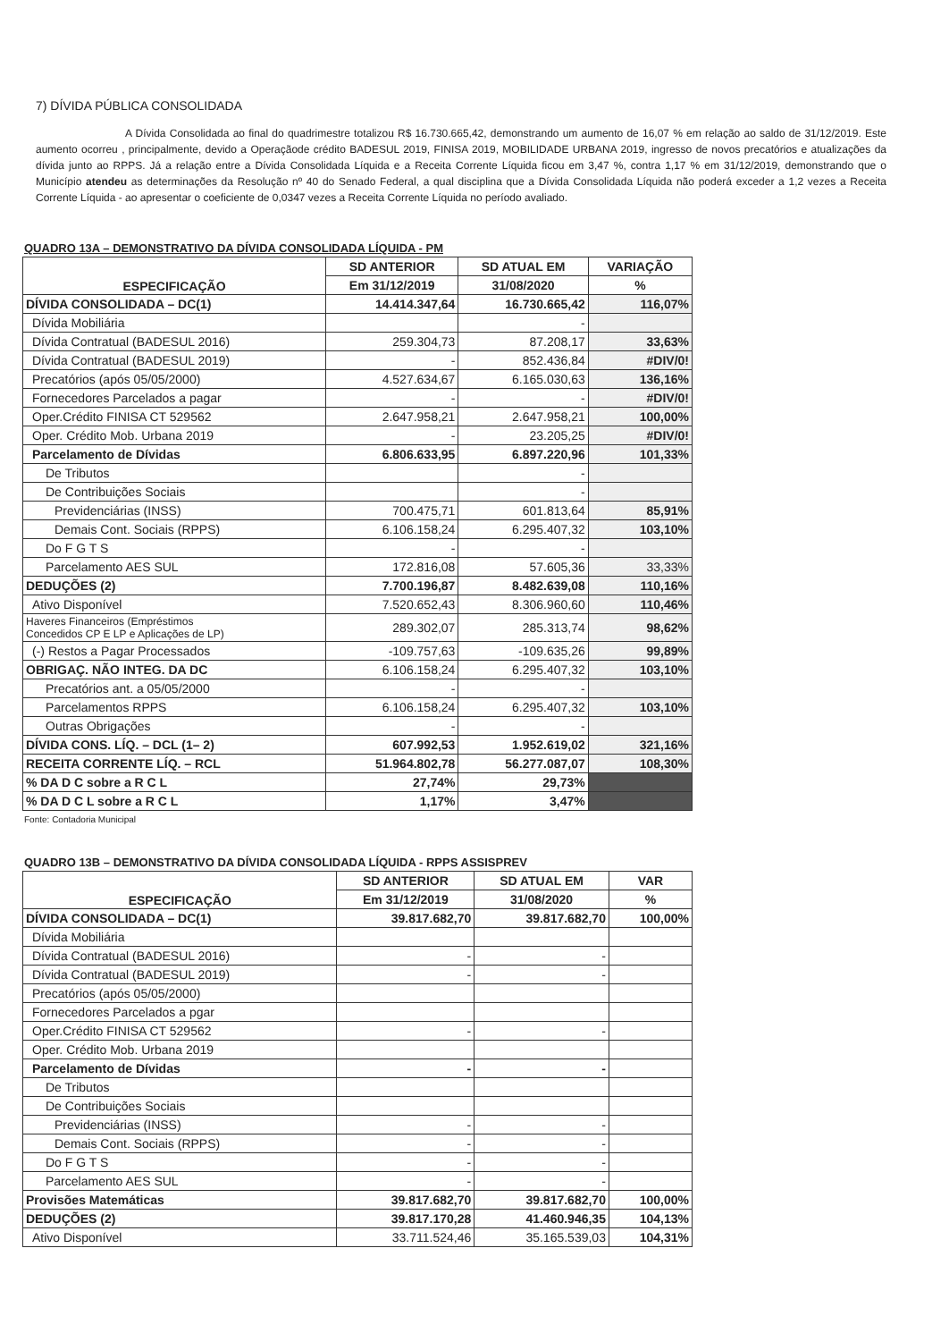7) DÍVIDA PÚBLICA CONSOLIDADA
A Dívida Consolidada ao final do quadrimestre totalizou R$ 16.730.665,42, demonstrando um aumento de 16,07 % em relação ao saldo de 31/12/2019. Este aumento ocorreu , principalmente, devido a Operaçãode crédito BADESUL 2019, FINISA 2019, MOBILIDADE URBANA 2019, ingresso de novos precatórios e atualizações da dívida junto ao RPPS. Já a relação entre a Dívida Consolidada Líquida e a Receita Corrente Líquida ficou em 3,47 %, contra 1,17 % em 31/12/2019, demonstrando que o Município atendeu as determinações da Resolução nº 40 do Senado Federal, a qual disciplina que a Dívida Consolidada Líquida não poderá exceder a 1,2 vezes a Receita Corrente Líquida - ao apresentar o coeficiente de 0,0347 vezes a Receita Corrente Líquida no período avaliado.
QUADRO 13A – DEMONSTRATIVO DA DÍVIDA CONSOLIDADA LÍQUIDA - PM
| ESPECIFICAÇÃO | SD ANTERIOR | SD ATUAL EM | VARIAÇÃO |
| --- | --- | --- | --- |
| | Em 31/12/2019 | 31/08/2020 | % |
| DÍVIDA CONSOLIDADA – DC(1) | 14.414.347,64 | 16.730.665,42 | 116,07% |
| Dívida Mobiliária | | - | |
| Dívida Contratual (BADESUL 2016) | 259.304,73 | 87.208,17 | 33,63% |
| Dívida Contratual (BADESUL 2019) | - | 852.436,84 | #DIV/0! |
| Precatórios (após 05/05/2000) | 4.527.634,67 | 6.165.030,63 | 136,16% |
| Fornecedores Parcelados a pagar | - | - | #DIV/0! |
| Oper.Crédito FINISA CT 529562 | 2.647.958,21 | 2.647.958,21 | 100,00% |
| Oper. Crédito Mob. Urbana 2019 | - | 23.205,25 | #DIV/0! |
| Parcelamento de Dívidas | 6.806.633,95 | 6.897.220,96 | 101,33% |
| De Tributos | | - | |
| De Contribuições Sociais | | - | |
| Previdenciárias (INSS) | 700.475,71 | 601.813,64 | 85,91% |
| Demais Cont. Sociais (RPPS) | 6.106.158,24 | 6.295.407,32 | 103,10% |
| Do F G T S | - | - | |
| Parcelamento AES SUL | 172.816,08 | 57.605,36 | 33,33% |
| DEDUÇÕES (2) | 7.700.196,87 | 8.482.639,08 | 110,16% |
| Ativo Disponível | 7.520.652,43 | 8.306.960,60 | 110,46% |
| Haveres Financeiros (Empréstimos Concedidos CP E LP e Aplicações de LP) | 289.302,07 | 285.313,74 | 98,62% |
| (-) Restos a Pagar Processados | -109.757,63 | -109.635,26 | 99,89% |
| OBRIGAÇ. NÃO INTEG. DA DC | 6.106.158,24 | 6.295.407,32 | 103,10% |
| Precatórios ant. a 05/05/2000 | - | - | |
| Parcelamentos RPPS | 6.106.158,24 | 6.295.407,32 | 103,10% |
| Outras Obrigações | - | - | |
| DÍVIDA CONS. LÍQ. – DCL (1– 2) | 607.992,53 | 1.952.619,02 | 321,16% |
| RECEITA CORRENTE LÍQ. – RCL | 51.964.802,78 | 56.277.087,07 | 108,30% |
| % DA D C sobre a R C L | 27,74% | 29,73% | |
| % DA D C L sobre a R C L | 1,17% | 3,47% | |
Fonte: Contadoria Municipal
QUADRO 13B – DEMONSTRATIVO DA DÍVIDA CONSOLIDADA LÍQUIDA - RPPS ASSISPREV
| ESPECIFICAÇÃO | SD ANTERIOR | SD ATUAL EM | VAR |
| --- | --- | --- | --- |
| | Em 31/12/2019 | 31/08/2020 | % |
| DÍVIDA CONSOLIDADA – DC(1) | 39.817.682,70 | 39.817.682,70 | 100,00% |
| Dívida Mobiliária | | | |
| Dívida Contratual (BADESUL 2016) | - | - | |
| Dívida Contratual (BADESUL 2019) | - | - | |
| Precatórios (após 05/05/2000) | | | |
| Fornecedores Parcelados a pgar | | | |
| Oper.Crédito FINISA CT 529562 | - | - | |
| Oper. Crédito Mob. Urbana 2019 | | | |
| Parcelamento de Dívidas | - | - | |
| De Tributos | | | |
| De Contribuições Sociais | | | |
| Previdenciárias (INSS) | - | - | |
| Demais Cont. Sociais (RPPS) | - | - | |
| Do F G T S | - | - | |
| Parcelamento AES SUL | - | - | |
| Provisões Matemáticas | 39.817.682,70 | 39.817.682,70 | 100,00% |
| DEDUÇÕES (2) | 39.817.170,28 | 41.460.946,35 | 104,13% |
| Ativo Disponível | 33.711.524,46 | 35.165.539,03 | 104,31% |